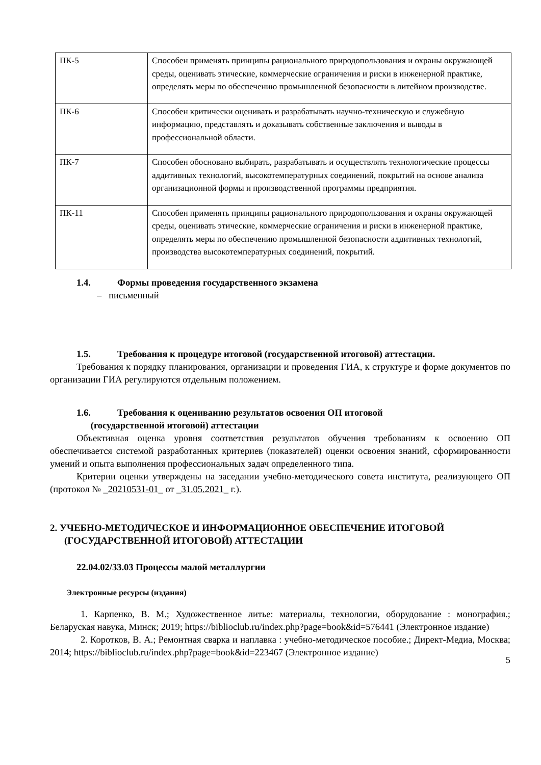| ПК-5 | Способен применять принципы рационального природопользования и охраны окружающей среды, оценивать этические, коммерческие ограничения и риски в инженерной практике, определять меры по обеспечению промышленной безопасности в литейном производстве. |
| ПК-6 | Способен критически оценивать и разрабатывать научно-техническую и служебную информацию, представлять и доказывать собственные заключения и выводы в профессиональной области. |
| ПК-7 | Способен обосновано выбирать, разрабатывать и осуществлять технологические процессы аддитивных технологий, высокотемпературных соединений, покрытий на основе анализа организационной формы и производственной программы предприятия. |
| ПК-11 | Способен применять принципы рационального природопользования и охраны окружающей среды, оценивать этические, коммерческие ограничения и риски в инженерной практике, определять меры по обеспечению промышленной безопасности аддитивных технологий, производства высокотемпературных соединений, покрытий. |
1.4. Формы проведения государственного экзамена
– письменный
1.5. Требования к процедуре итоговой (государственной итоговой) аттестации.
Требования к порядку планирования, организации и проведения ГИА, к структуре и форме документов по организации ГИА регулируются отдельным положением.
1.6. Требования к оцениванию результатов освоения ОП итоговой
(государственной итоговой) аттестации
Объективная оценка уровня соответствия результатов обучения требованиям к освоению ОП обеспечивается системой разработанных критериев (показателей) оценки освоения знаний, сформированности умений и опыта выполнения профессиональных задач определенного типа.
Критерии оценки утверждены на заседании учебно-методического совета института, реализующего ОП (протокол № _20210531-01_ от _31.05.2021_ г.).
2. УЧЕБНО-МЕТОДИЧЕСКОЕ И ИНФОРМАЦИОННОЕ ОБЕСПЕЧЕНИЕ ИТОГОВОЙ (ГОСУДАРСТВЕННОЙ ИТОГОВОЙ) АТТЕСТАЦИИ
22.04.02/33.03 Процессы малой металлургии
Электронные ресурсы (издания)
1. Карпенко, В. М.; Художественное литье: материалы, технологии, оборудование : монография.; Беларуская навука, Минск; 2019; https://biblioclub.ru/index.php?page=book&id=576441 (Электронное издание)
2. Коротков, В. А.; Ремонтная сварка и наплавка : учебно-методическое пособие.; Директ-Медиа, Москва; 2014; https://biblioclub.ru/index.php?page=book&id=223467 (Электронное издание)
5